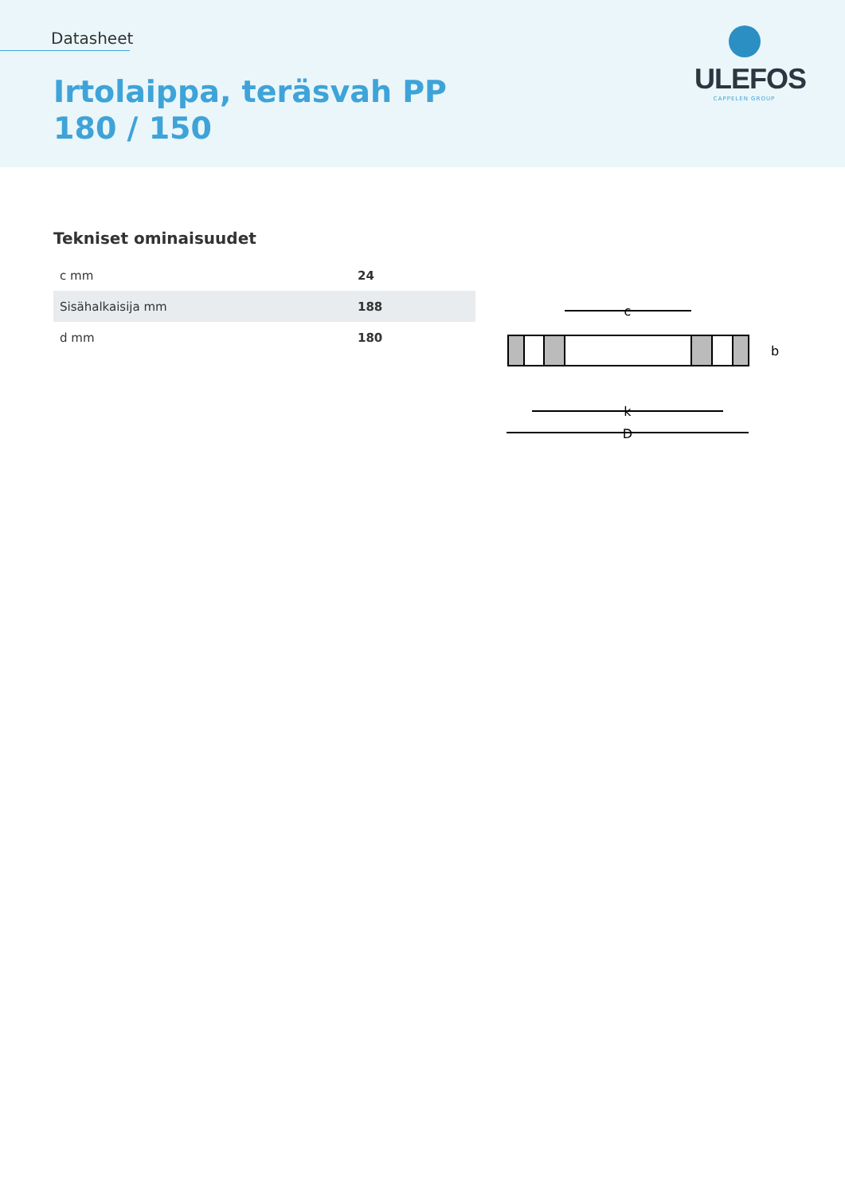Datasheet
Irtolaippa, teräsvah PP 180 / 150
ULEFOS
CAPPELEN GROUP
Tekniset ominaisuudet
| c mm | 24 |
| Sisähalkaisija mm | 188 |
| d mm | 180 |
c
k
D
b